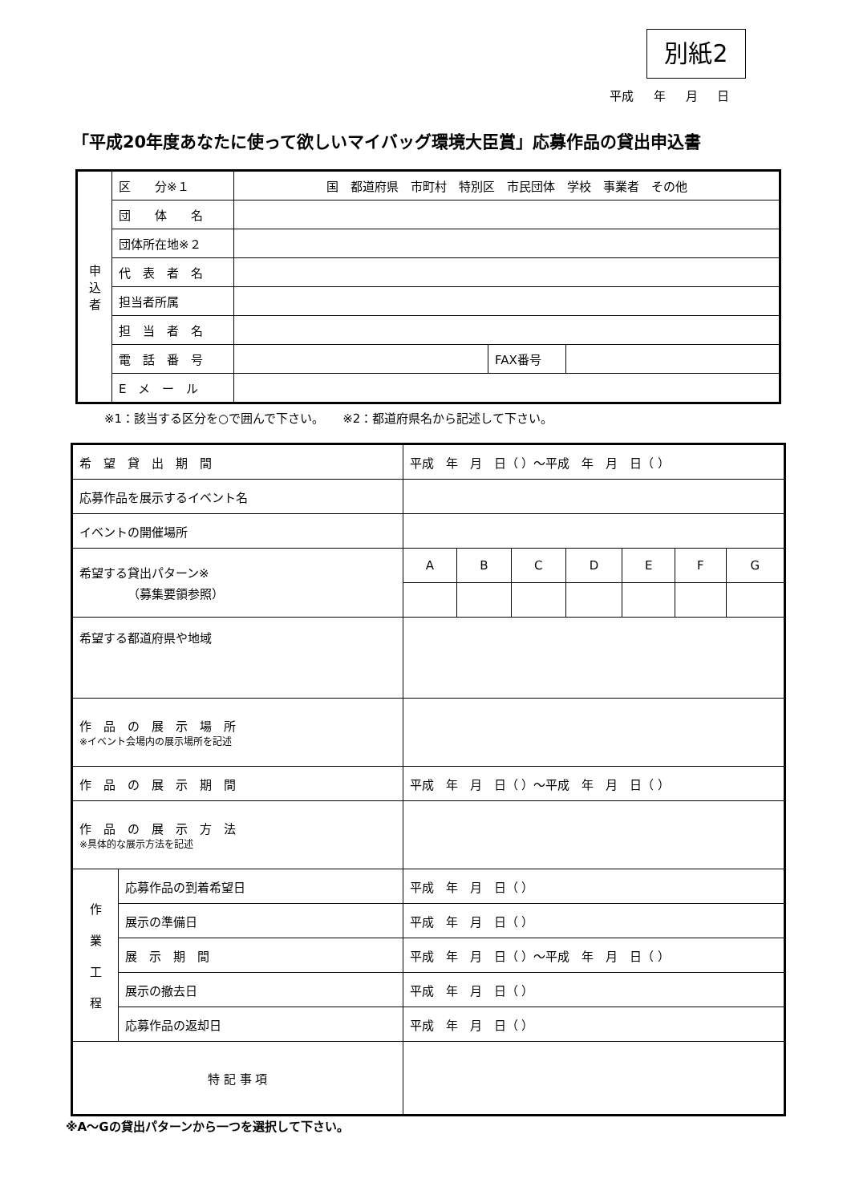別紙2
平成 年 月 日
「平成20年度あなたに使って欲しいマイバッグ環境大臣賞」応募作品の貸出申込書
| 申 込 者 | 区 分※１ | 国 都道府県 市町村 特別区 市民団体 学校 事業者 その他 | | |
| | 団 体 名 | | | |
| | 団体所在地※２ | | | |
| | 代 表 者 名 | | | |
| | 担当者所属 | | | |
| | 担 当 者 名 | | | |
| | 電 話 番 号 | | FAX番号 | |
| | E メ ー ル | | | |
※1：該当する区分を○で囲んで下さい。　　※2：都道府県名から記述して下さい。
| 希 望 貸 出 期 間 | | 平成 年 月 日（ ）～平成 年 月 日（ ） | | | | | | |
| 応募作品を展示するイベント名 | | | | | | | | |
| イベントの開催場所 | | | | | | | | |
| 希望する貸出パターン※ （募集要領参照） | | A | B | C | D | E | F | G |
| 希望する都道府県や地域 | | | | | | | | |
| 作 品 の 展 示 場 所 ※イベント会場内の展示場所を記述 | | | | | | | | |
| 作 品 の 展 示 期 間 | | 平成 年 月 日（ ）～平成 年 月 日（ ） | | | | | | |
| 作 品 の 展 示 方 法 ※具体的な展示方法を記述 | | | | | | | | |
| 作 業 工 程 | 応募作品の到着希望日 | 平成 年 月 日（ ） | | | | | | |
| | 展示の準備日 | 平成 年 月 日（ ） | | | | | | |
| | 展 示 期 間 | 平成 年 月 日（ ）～平成 年 月 日（ ） | | | | | | |
| | 展示の撤去日 | 平成 年 月 日（ ） | | | | | | |
| | 応募作品の返却日 | 平成 年 月 日（ ） | | | | | | |
| 特 記 事 項 | | | | | | | | |
※A～Gの貸出パターンから一つを選択して下さい。